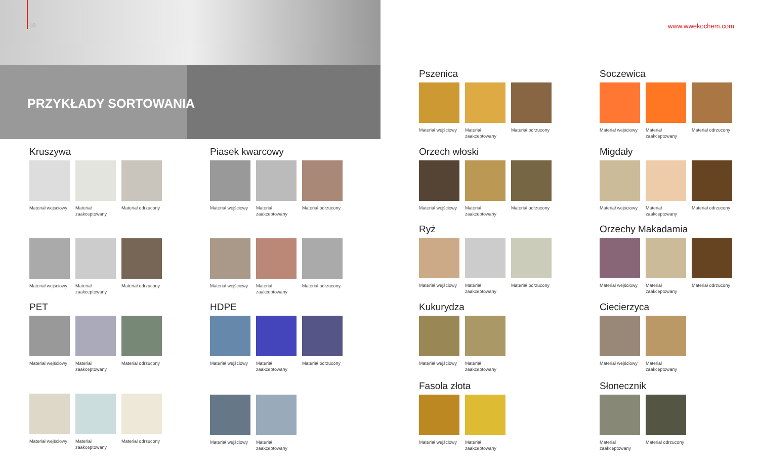10 www.wwekochem.com
PRZYKŁADY SORTOWANIA
Kruszywa
Materiał wejściowy
Materiał zaakceptowany
Materiał odrzucony
Materiał wejściowy
Materiał zaakceptowany
Materiał odrzucony
PET
Materiał wejściowy
Materiał zaakceptowany
Materiał odrzucony
Materiał wejściowy
Materiał zaakceptowany
Materiał odrzucony
Piasek kwarcowy
Materiał wejściowy
Materiał zaakceptowany
Materiał odrzucony
Materiał wejściowy
Materiał zaakceptowany
Materiał odrzucony
HDPE
Materiał wejściowy
Materiał zaakceptowany
Materiał odrzucony
Materiał wejściowy
Materiał zaakceptowany
Pszenica
Materiał wejściowy
Materiał zaakceptowany
Materiał odrzucony
Orzech włoski
Materiał wejściowy
Materiał zaakceptowany
Materiał odrzucony
Ryż
Materiał wejściowy
Materiał zaakceptowany
Materiał odrzucony
Kukurydza
Materiał wejściowy
Materiał zaakceptowany
Fasola złota
Materiał wejściowy
Materiał zaakceptowany
Soczewica
Materiał wejściowy
Materiał zaakceptowany
Materiał odrzucony
Migdały
Materiał wejściowy
Materiał zaakceptowany
Materiał odrzucony
Orzechy Makadamia
Materiał wejściowy
Materiał zaakceptowany
Materiał odrzucony
Ciecierzyca
Materiał wejściowy
Materiał zaakceptowany
Słonecznik
Materiał zaakceptowany
Materiał odrzucony